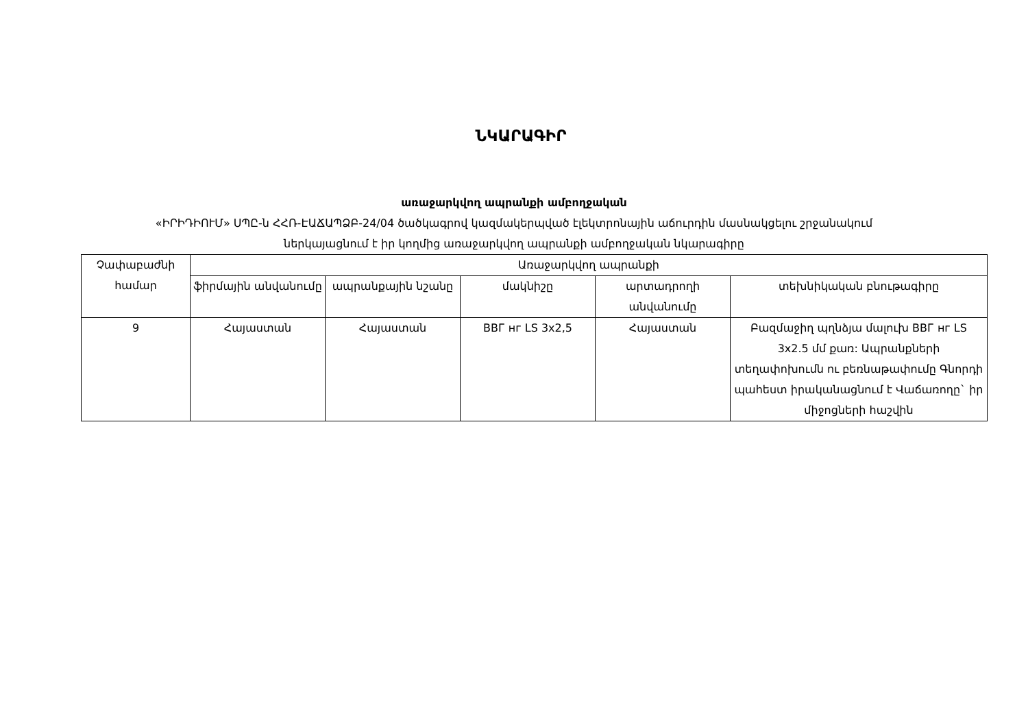ՆԿԱՐԱԳԻՐ
առաջարկվող ապրանքի ամբողջական
«ԻՐԻԴԻՈՒՄ» ՍՊԸ-ն ՀՀՌ-ԷԱՃԱՊՁԲ-24/04 ծածկագրով կազմակերպված էլեկտրոնային աճուրդին մասնակցելու շրջանակում
ներկայացնում է իր կողմից առաջարկվող ապրանքի ամբողջական նկարագիրը
| Չափաբաժնի համար | Առաջարկվող ապրանքի | | | | |
| --- | --- | --- | --- | --- | --- |
| | ֆիրմային անվանումը | ապրանքային նշանը | մակնիշը | արտադրողի անվանումը | տեխնիկական բնութագիրը |
| 9 | Հայաստան | Հայաստան | ВВГ нг LS 3x2,5 | Հայաստան | Բազմաջիղ պղնձյա մալուխ ВВГ нг LS 3x2.5 մմ քառ: Ապրանքների տեղափոխումն ու բեռնաթափումը Գնորդի պահեստ իրականացնում է Վաճառողը` իր միջոցների հաշվին |